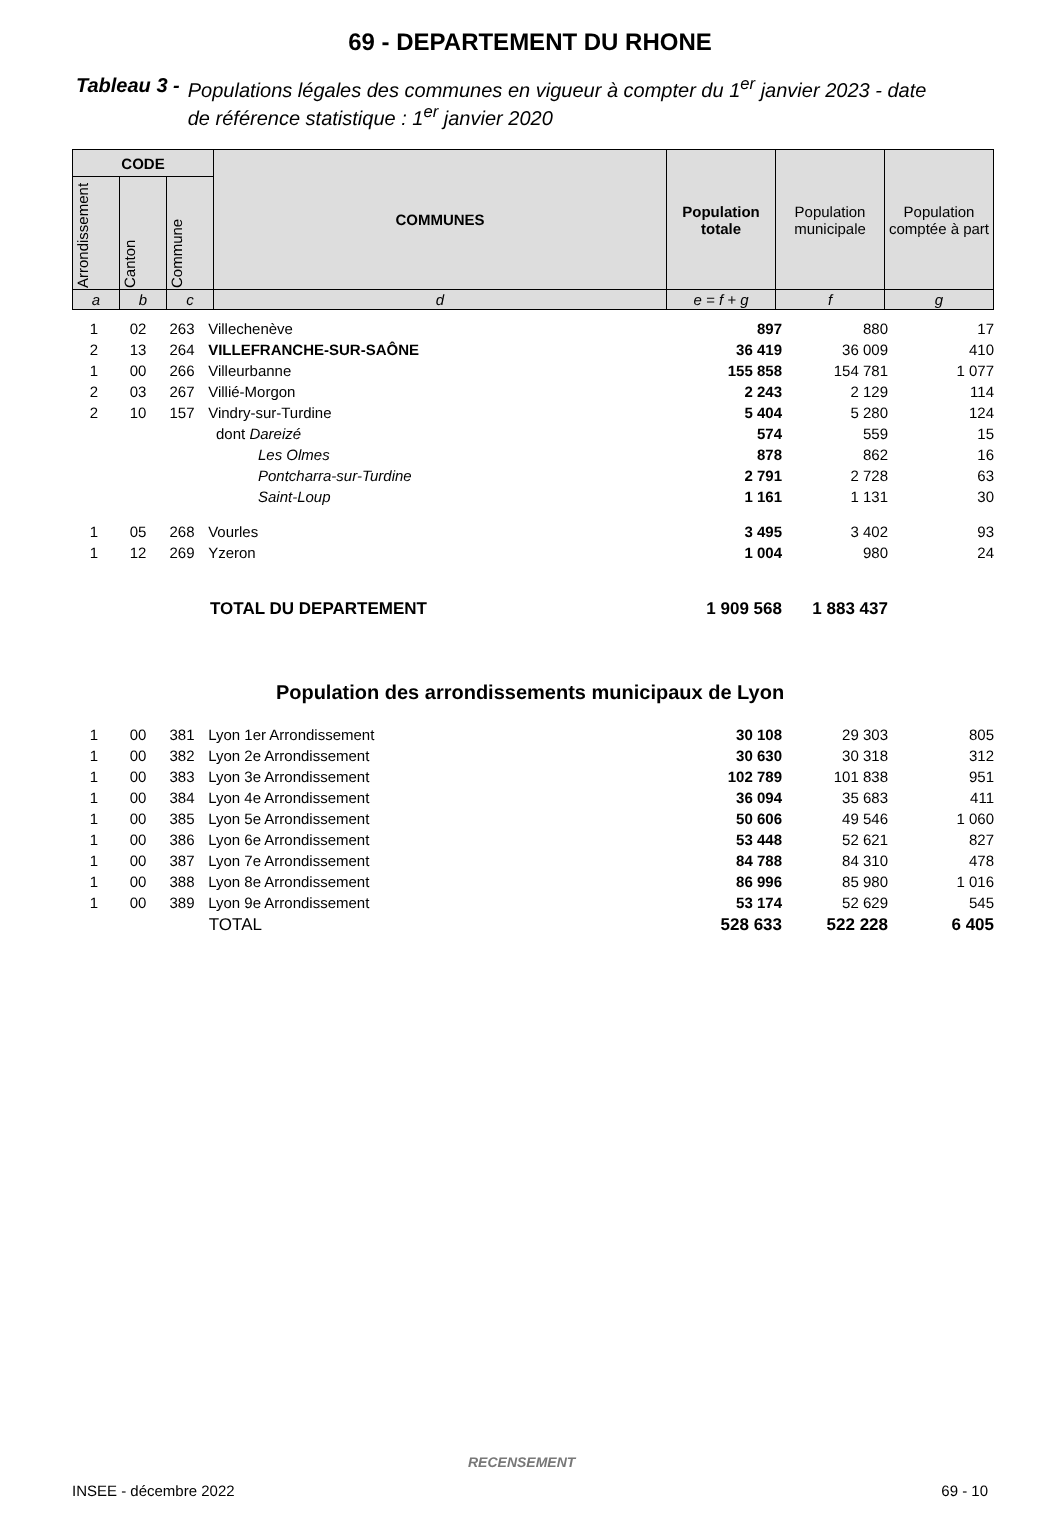69 - DEPARTEMENT DU RHONE
Tableau 3 - Populations légales des communes en vigueur à compter du 1<sup>er</sup> janvier 2023 - date
de référence statistique : 1<sup>er</sup> janvier 2020
| CODE | | | COMMUNES | Population totale | Population municipale | Population comptée à part |
| --- | --- | --- | --- | --- | --- | --- |
| Arrondissement | Canton | Commune | | | | |
| a | b | c | d | e = f + g | f | g |
| 1 | 02 | 263 | Villechenève | 897 | 880 | 17 |
| 2 | 13 | 264 | VILLEFRANCHE-SUR-SAÔNE | 36 419 | 36 009 | 410 |
| 1 | 00 | 266 | Villeurbanne | 155 858 | 154 781 | 1 077 |
| 2 | 03 | 267 | Villié-Morgon | 2 243 | 2 129 | 114 |
| 2 | 10 | 157 | Vindry-sur-Turdine | 5 404 | 5 280 | 124 |
| | | | dont Dareizé | 574 | 559 | 15 |
| | | | Les Olmes | 878 | 862 | 16 |
| | | | Pontcharra-sur-Turdine | 2 791 | 2 728 | 63 |
| | | | Saint-Loup | 1 161 | 1 131 | 30 |
| 1 | 05 | 268 | Vourles | 3 495 | 3 402 | 93 |
| 1 | 12 | 269 | Yzeron | 1 004 | 980 | 24 |
| | | | TOTAL DU DEPARTEMENT | 1 909 568 | 1 883 437 | |
Population des arrondissements municipaux de Lyon
| 1 | 00 | 381 | Lyon 1er Arrondissement | 30 108 | 29 303 | 805 |
| 1 | 00 | 382 | Lyon 2e Arrondissement | 30 630 | 30 318 | 312 |
| 1 | 00 | 383 | Lyon 3e Arrondissement | 102 789 | 101 838 | 951 |
| 1 | 00 | 384 | Lyon 4e Arrondissement | 36 094 | 35 683 | 411 |
| 1 | 00 | 385 | Lyon 5e Arrondissement | 50 606 | 49 546 | 1 060 |
| 1 | 00 | 386 | Lyon 6e Arrondissement | 53 448 | 52 621 | 827 |
| 1 | 00 | 387 | Lyon 7e Arrondissement | 84 788 | 84 310 | 478 |
| 1 | 00 | 388 | Lyon 8e Arrondissement | 86 996 | 85 980 | 1 016 |
| 1 | 00 | 389 | Lyon 9e Arrondissement | 53 174 | 52 629 | 545 |
| | | | TOTAL | 528 633 | 522 228 | 6 405 |
RECENSEMENT
INSEE - décembre 2022 69 - 10